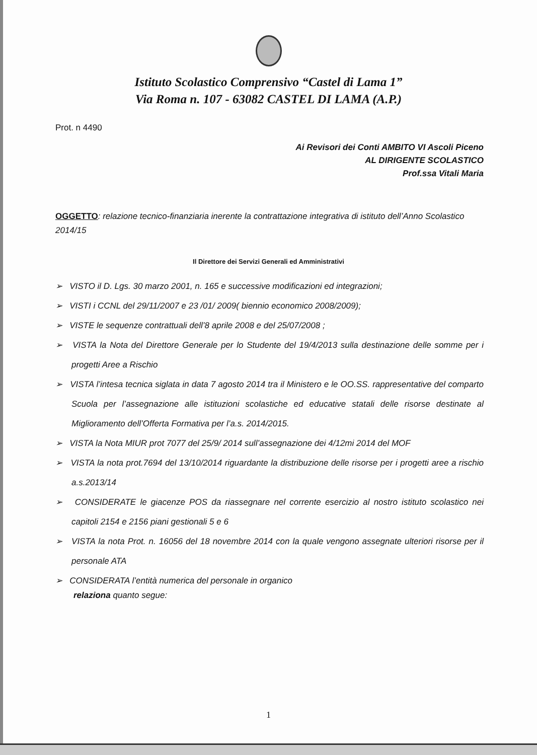Istituto Scolastico Comprensivo “Castel di Lama 1”
Via Roma n. 107 - 63082 CASTEL DI LAMA (A.P.)
Prot. n 4490
Ai Revisori dei Conti AMBITO VI Ascoli Piceno
AL DIRIGENTE SCOLASTICO
Prof.ssa Vitali Maria
OGGETTO: relazione tecnico-finanziaria inerente la contrattazione integrativa di istituto dell’Anno Scolastico 2014/15
Il Direttore dei Servizi Generali ed Amministrativi
➢ VISTO il D. Lgs. 30 marzo 2001, n. 165 e successive modificazioni ed integrazioni;
➢ VISTI i CCNL del 29/11/2007 e 23 /01/ 2009( biennio economico 2008/2009);
➢ VISTE le sequenze contrattuali dell’8 aprile 2008 e del 25/07/2008 ;
➢ VISTA la Nota del Direttore Generale per lo Studente del 19/4/2013 sulla destinazione delle somme per i progetti Aree a Rischio
➢ VISTA l’intesa tecnica siglata in data 7 agosto 2014 tra il Ministero e le OO.SS. rappresentative del comparto Scuola per l’assegnazione alle istituzioni scolastiche ed educative statali delle risorse destinate al Miglioramento dell’Offerta Formativa per l’a.s. 2014/2015.
➢ VISTA la Nota MIUR prot 7077 del 25/9/ 2014 sull’assegnazione dei 4/12mi 2014 del MOF
➢ VISTA la nota prot.7694 del 13/10/2014 riguardante la distribuzione delle risorse per i progetti aree a rischio a.s.2013/14
➢ CONSIDERATE le giacenze POS da riassegnare nel corrente esercizio al nostro istituto scolastico nei capitoli 2154 e 2156 piani gestionali 5 e 6
➢ VISTA la nota Prot. n. 16056 del 18 novembre 2014 con la quale vengono assegnate ulteriori risorse per il personale ATA
➢ CONSIDERATA l’entità numerica del personale in organico
relaziona quanto segue:
1